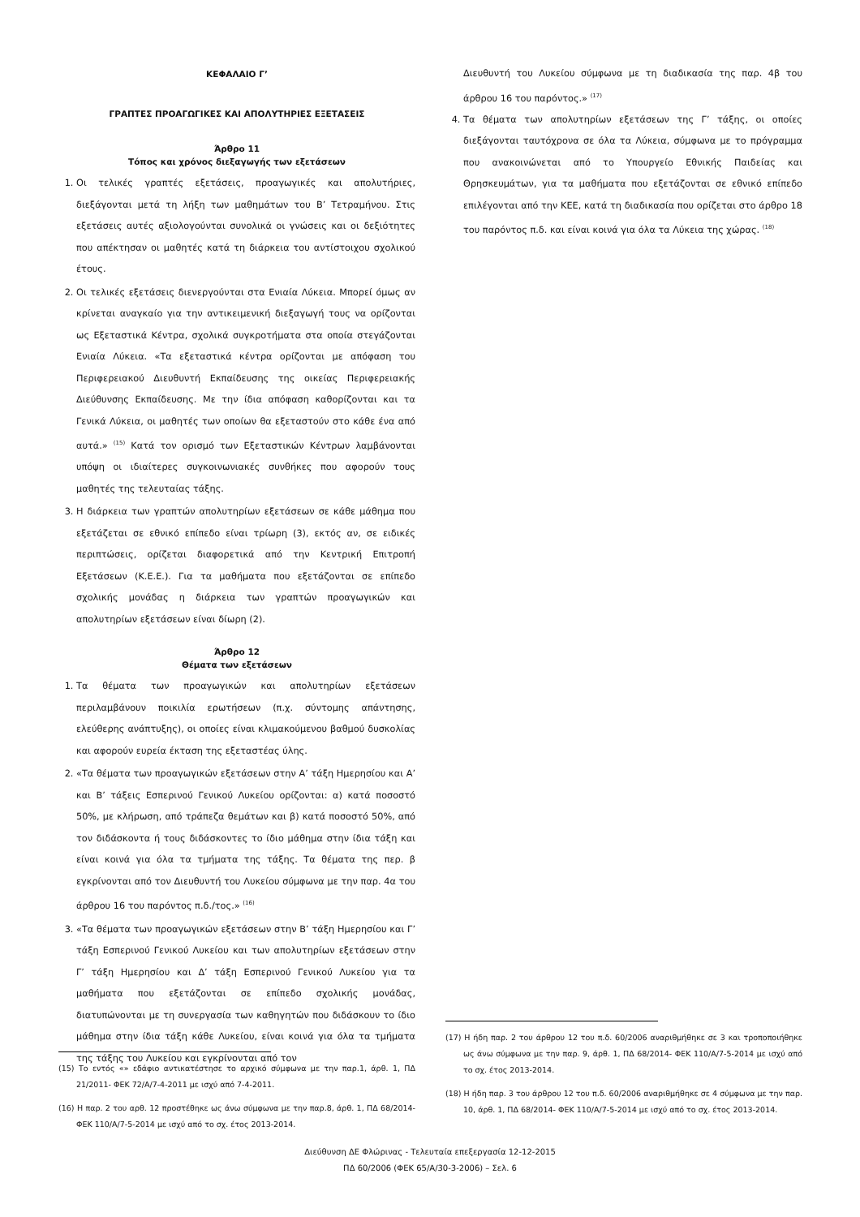ΚΕΦΑΛΑΙΟ Γ’
ΓΡΑΠΤΕΣ ΠΡΟΑΓΩΓΙΚΕΣ ΚΑΙ ΑΠΟΛΥΤΗΡΙΕΣ ΕΞΕΤΑΣΕΙΣ
Άρθρο 11
Τόπος και χρόνος διεξαγωγής των εξετάσεων
1. Οι τελικές γραπτές εξετάσεις, προαγωγικές και απολυτήριες, διεξάγονται μετά τη λήξη των μαθημάτων του Β’ Τετραμήνου. Στις εξετάσεις αυτές αξιολογούνται συνολικά οι γνώσεις και οι δεξιότητες που απέκτησαν οι μαθητές κατά τη διάρκεια του αντίστοιχου σχολικού έτους.
2. Οι τελικές εξετάσεις διενεργούνται στα Ενιαία Λύκεια. Μπορεί όμως αν κρίνεται αναγκαίο για την αντικειμενική διεξαγωγή τους να ορίζονται ως Εξεταστικά Κέντρα, σχολικά συγκροτήματα στα οποία στεγάζονται Ενιαία Λύκεια. «Τα εξεταστικά κέντρα ορίζονται με απόφαση του Περιφερειακού Διευθυντή Εκπαίδευσης της οικείας Περιφερειακής Διεύθυνσης Εκπαίδευσης. Με την ίδια απόφαση καθορίζονται και τα Γενικά Λύκεια, οι μαθητές των οποίων θα εξεταστούν στο κάθε ένα από αυτά.» <sup>(15)</sup> Κατά τον ορισμό των Εξεταστικών Κέντρων λαμβάνονται υπόψη οι ιδιαίτερες συγκοινωνιακές συνθήκες που αφορούν τους μαθητές της τελευταίας τάξης.
3. Η διάρκεια των γραπτών απολυτηρίων εξετάσεων σε κάθε μάθημα που εξετάζεται σε εθνικό επίπεδο είναι τρίωρη (3), εκτός αν, σε ειδικές περιπτώσεις, ορίζεται διαφορετικά από την Κεντρική Επιτροπή Εξετάσεων (Κ.Ε.Ε.). Για τα μαθήματα που εξετάζονται σε επίπεδο σχολικής μονάδας η διάρκεια των γραπτών προαγωγικών και απολυτηρίων εξετάσεων είναι δίωρη (2).
Άρθρο 12
Θέματα των εξετάσεων
1. Τα θέματα των προαγωγικών και απολυτηρίων εξετάσεων περιλαμβάνουν ποικιλία ερωτήσεων (π.χ. σύντομης απάντησης, ελεύθερης ανάπτυξης), οι οποίες είναι κλιμακούμενου βαθμού δυσκολίας και αφορούν ευρεία έκταση της εξεταστέας ύλης.
2. «Τα θέματα των προαγωγικών εξετάσεων στην Α’ τάξη Ημερησίου και Α’ και Β’ τάξεις Εσπερινού Γενικού Λυκείου ορίζονται: α) κατά ποσοστό 50%, με κλήρωση, από τράπεζα θεμάτων και β) κατά ποσοστό 50%, από τον διδάσκοντα ή τους διδάσκοντες το ίδιο μάθημα στην ίδια τάξη και είναι κοινά για όλα τα τμήματα της τάξης. Τα θέματα της περ. β εγκρίνονται από τον Διευθυντή του Λυκείου σύμφωνα με την παρ. 4α του άρθρου 16 του παρόντος π.δ./τος.» <sup>(16)</sup>
3. «Τα θέματα των προαγωγικών εξετάσεων στην Β’ τάξη Ημερησίου και Γ’ τάξη Εσπερινού Γενικού Λυκείου και των απολυτηρίων εξετάσεων στην Γ’ τάξη Ημερησίου και Δ’ τάξη Εσπερινού Γενικού Λυκείου για τα μαθήματα που εξετάζονται σε επίπεδο σχολικής μονάδας, διατυπώνονται με τη συνεργασία των καθηγητών που διδάσκουν το ίδιο μάθημα στην ίδια τάξη κάθε Λυκείου, είναι κοινά για όλα τα τμήματα της τάξης του Λυκείου και εγκρίνονται από τον
(15) Το εντός «» εδάφιο αντικατέστησε το αρχικό σύμφωνα με την παρ.1, άρθ. 1, ΠΔ 21/2011- ΦΕΚ 72/Α/7-4-2011 με ισχύ από 7-4-2011.
(16) Η παρ. 2 του αρθ. 12 προστέθηκε ως άνω σύμφωνα με την παρ.8, άρθ. 1, ΠΔ 68/2014- ΦΕΚ 110/Α/7-5-2014 με ισχύ από το σχ. έτος 2013-2014.
Διευθυντή του Λυκείου σύμφωνα με τη διαδικασία της παρ. 4β του άρθρου 16 του παρόντος.» <sup>(17)</sup>
4. Τα θέματα των απολυτηρίων εξετάσεων της Γ’ τάξης, οι οποίες διεξάγονται ταυτόχρονα σε όλα τα Λύκεια, σύμφωνα με το πρόγραμμα που ανακοινώνεται από το Υπουργείο Εθνικής Παιδείας και Θρησκευμάτων, για τα μαθήματα που εξετάζονται σε εθνικό επίπεδο επιλέγονται από την ΚΕΕ, κατά τη διαδικασία που ορίζεται στο άρθρο 18 του παρόντος π.δ. και είναι κοινά για όλα τα Λύκεια της χώρας. <sup>(18)</sup>
(17) Η ήδη παρ. 2 του άρθρου 12 του π.δ. 60/2006 αναριθμήθηκε σε 3 και τροποποιήθηκε ως άνω σύμφωνα με την παρ. 9, άρθ. 1, ΠΔ 68/2014- ΦΕΚ 110/Α/7-5-2014 με ισχύ από το σχ. έτος 2013-2014.
(18) Η ήδη παρ. 3 του άρθρου 12 του π.δ. 60/2006 αναριθμήθηκε σε 4 σύμφωνα με την παρ. 10, άρθ. 1, ΠΔ 68/2014- ΦΕΚ 110/Α/7-5-2014 με ισχύ από το σχ. έτος 2013-2014.
Διεύθυνση ΔΕ Φλώρινας - Τελευταία επεξεργασία 12-12-2015
ΠΔ 60/2006 (ΦΕΚ 65/Α/30-3-2006) – Σελ. 6